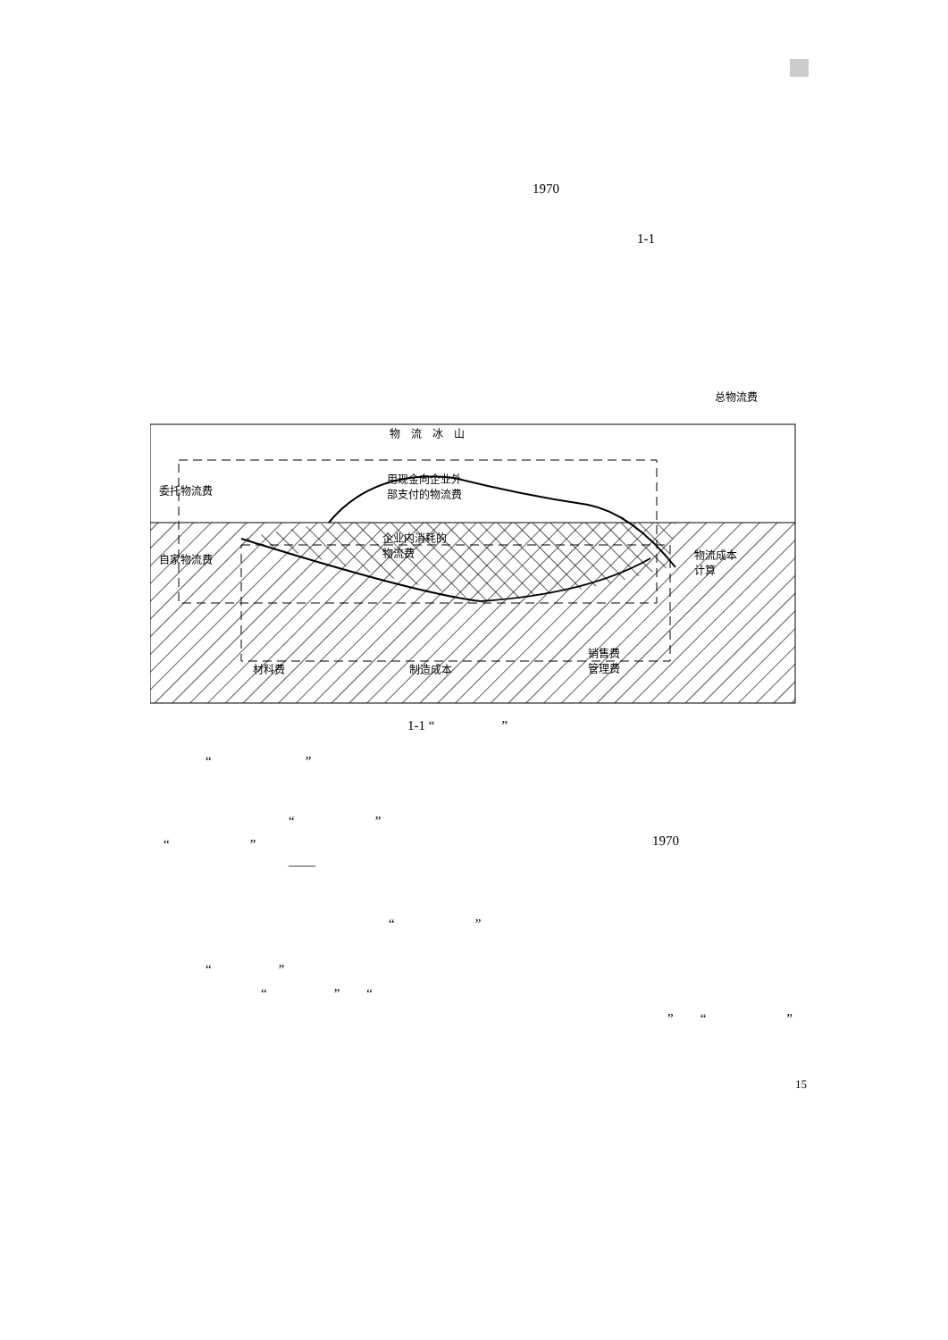1970
1-1
总物流费
物　流　冰　山
委托物流费
用现金向企业外
部支付的物流费
企业内消耗的
物流费
自家物流费
物流成本
计算
销售费
管理费
材料费 制造成本
1-1 “　　　　　”
“　　　　　　　”
“　　　　　　”
“　　　　　　” 1970
——
“　　　　　　”
“　　　　　”
“　　　　　”　　“
”　　“　　　　　　”
15